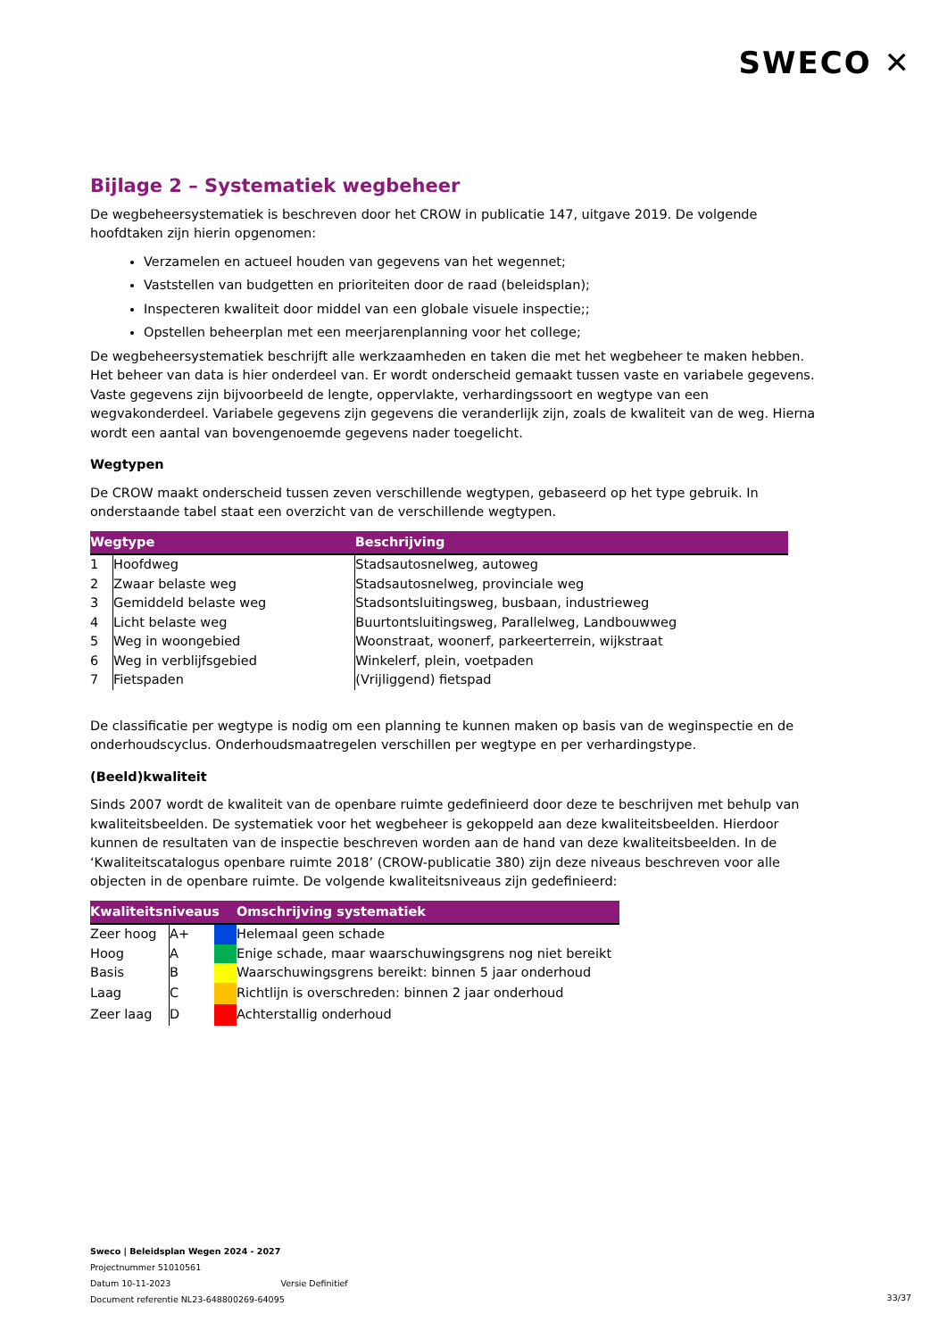SWECO ✕
Bijlage 2 – Systematiek wegbeheer
De wegbeheersystematiek is beschreven door het CROW in publicatie 147, uitgave 2019. De volgende hoofdtaken zijn hierin opgenomen:
Verzamelen en actueel houden van gegevens van het wegennet;
Vaststellen van budgetten en prioriteiten door de raad (beleidsplan);
Inspecteren kwaliteit door middel van een globale visuele inspectie;;
Opstellen beheerplan met een meerjarenplanning voor het college;
De wegbeheersystematiek beschrijft alle werkzaamheden en taken die met het wegbeheer te maken hebben. Het beheer van data is hier onderdeel van. Er wordt onderscheid gemaakt tussen vaste en variabele gegevens. Vaste gegevens zijn bijvoorbeeld de lengte, oppervlakte, verhardingssoort en wegtype van een wegvakonderdeel. Variabele gegevens zijn gegevens die veranderlijk zijn, zoals de kwaliteit van de weg. Hierna wordt een aantal van bovengenoemde gegevens nader toegelicht.
Wegtypen
De CROW maakt onderscheid tussen zeven verschillende wegtypen, gebaseerd op het type gebruik. In onderstaande tabel staat een overzicht van de verschillende wegtypen.
| Wegtype | | Beschrijving |
| --- | --- | --- |
| 1 | Hoofdweg | Stadsautosnelweg, autoweg |
| 2 | Zwaar belaste weg | Stadsautosnelweg, provinciale weg |
| 3 | Gemiddeld belaste weg | Stadsontsluitingsweg, busbaan, industrieweg |
| 4 | Licht belaste weg | Buurtontsluitingsweg, Parallelweg, Landbouwweg |
| 5 | Weg in woongebied | Woonstraat, woonerf, parkeerterrein, wijkstraat |
| 6 | Weg in verblijfsgebied | Winkelerf, plein, voetpaden |
| 7 | Fietspaden | (Vrijliggend) fietspad |
De classificatie per wegtype is nodig om een planning te kunnen maken op basis van de weginspectie en de onderhoudscyclus. Onderhoudsmaatregelen verschillen per wegtype en per verhardingstype.
(Beeld)kwaliteit
Sinds 2007 wordt de kwaliteit van de openbare ruimte gedefinieerd door deze te beschrijven met behulp van kwaliteitsbeelden. De systematiek voor het wegbeheer is gekoppeld aan deze kwaliteitsbeelden. Hierdoor kunnen de resultaten van de inspectie beschreven worden aan de hand van deze kwaliteitsbeelden. In de ‘Kwaliteitscatalogus openbare ruimte 2018’ (CROW-publicatie 380) zijn deze niveaus beschreven voor alle objecten in de openbare ruimte. De volgende kwaliteitsniveaus zijn gedefinieerd:
| Kwaliteitsniveaus | | | Omschrijving systematiek |
| --- | --- | --- | --- |
| Zeer hoog | A+ | | Helemaal geen schade |
| Hoog | A | | Enige schade, maar waarschuwingsgrens nog niet bereikt |
| Basis | B | | Waarschuwingsgrens bereikt: binnen 5 jaar onderhoud |
| Laag | C | | Richtlijn is overschreden: binnen 2 jaar onderhoud |
| Zeer laag | D | | Achterstallig onderhoud |
Sweco | Beleidsplan Wegen 2024 - 2027
Projectnummer 51010561
Datum 10-11-2023 Versie Definitief
Document referentie NL23-648800269-64095
33/37